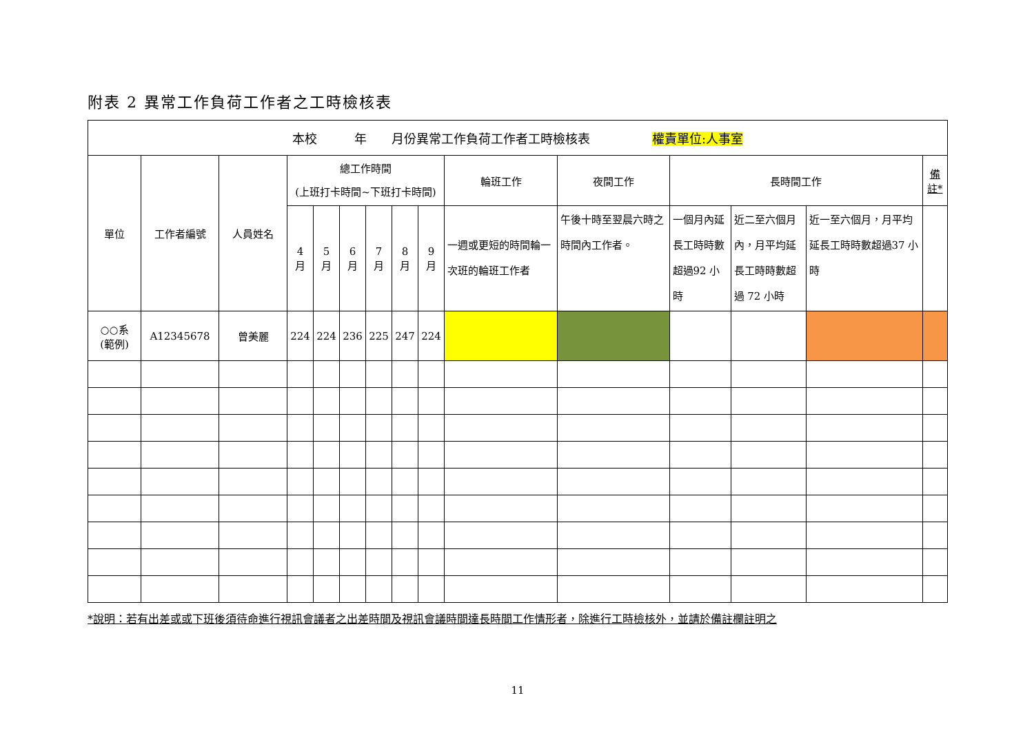附表 2 異常工作負荷工作者之工時檢核表
| 本校 年 月份異常工作負荷工作者工時檢核表 權責單位:人事室 | | | | | | | | | | | | | | |
| --- | --- | --- | --- | --- | --- | --- | --- | --- | --- | --- | --- | --- | --- | --- |
| 單位 | 工作者編號 | 人員姓名 | 總工作時間 (上班打卡時間~下班打卡時間) | | | | | | 輪班工作 | 夜間工作 | 長時間工作 | | | 備註* |
| | | | 4 月 | 5 月 | 6 月 | 7 月 | 8 月 | 9 月 | 一週或更短的時間輪一次班的輪班工作者 | 午後十時至翌晨六時之時間內工作者。 | 一個月內延長工時時數超過92 小時 | 近二至六個月內，月平均延長工時時數超過 72 小時 | 近一至六個月，月平均延長工時時數超過37 小時 | |
| ○○系 (範例) | A12345678 | 曾美麗 | 224 | 224 | 236 | 225 | 247 | 224 | | | | | | |
*說明：若有出差或或下班後須待命進行視訊會議者之出差時間及視訊會議時間達長時間工作情形者，除進行工時檢核外，並請於備註欄註明之
11